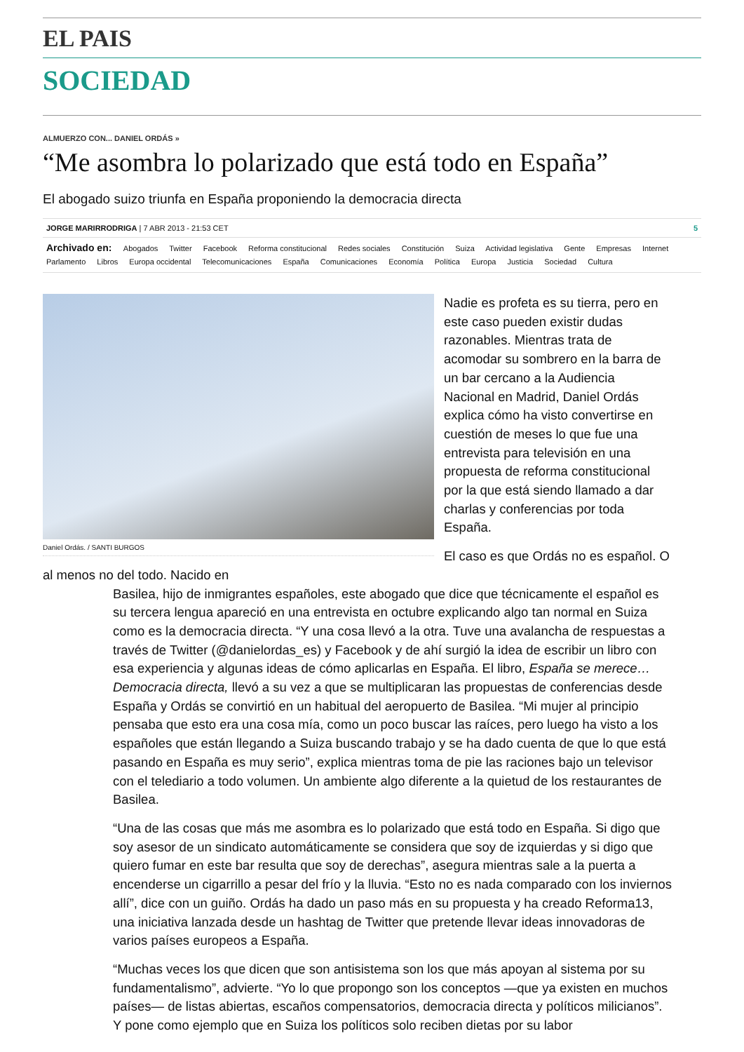EL PAIS
SOCIEDAD
ALMUERZO CON... DANIEL ORDÁS »
“Me asombra lo polarizado que está todo en España”
El abogado suizo triunfa en España proponiendo la democracia directa
JORGE MARIRRODRIGA | 7 ABR 2013 - 21:53 CET 5
Archivado en: Abogados Twitter Facebook Reforma constitucional Redes sociales Constitución Suiza Actividad legislativa Gente Empresas Internet Parlamento Libros Europa occidental Telecomunicaciones España Comunicaciones Economía Política Europa Justicia Sociedad Cultura
Daniel Ordás. / SANTI BURGOS
Nadie es profeta es su tierra, pero en este caso pueden existir dudas razonables. Mientras trata de acomodar su sombrero en la barra de un bar cercano a la Audiencia Nacional en Madrid, Daniel Ordás explica cómo ha visto convertirse en cuestión de meses lo que fue una entrevista para televisión en una propuesta de reforma constitucional por la que está siendo llamado a dar charlas y conferencias por toda España.
El caso es que Ordás no es español. O al menos no del todo. Nacido en
Basilea, hijo de inmigrantes españoles, este abogado que dice que técnicamente el español es su tercera lengua apareció en una entrevista en octubre explicando algo tan normal en Suiza como es la democracia directa. “Y una cosa llevó a la otra. Tuve una avalancha de respuestas a través de Twitter (@danielordas_es) y Facebook y de ahí surgió la idea de escribir un libro con esa experiencia y algunas ideas de cómo aplicarlas en España. El libro, España se merece… Democracia directa, llevó a su vez a que se multiplicaran las propuestas de conferencias desde España y Ordás se convirtió en un habitual del aeropuerto de Basilea. “Mi mujer al principio pensaba que esto era una cosa mía, como un poco buscar las raíces, pero luego ha visto a los españoles que están llegando a Suiza buscando trabajo y se ha dado cuenta de que lo que está pasando en España es muy serio”, explica mientras toma de pie las raciones bajo un televisor con el telediario a todo volumen. Un ambiente algo diferente a la quietud de los restaurantes de Basilea.
“Una de las cosas que más me asombra es lo polarizado que está todo en España. Si digo que soy asesor de un sindicato automáticamente se considera que soy de izquierdas y si digo que quiero fumar en este bar resulta que soy de derechas”, asegura mientras sale a la puerta a encenderse un cigarrillo a pesar del frío y la lluvia. “Esto no es nada comparado con los inviernos allí”, dice con un guiño. Ordás ha dado un paso más en su propuesta y ha creado Reforma13, una iniciativa lanzada desde un hashtag de Twitter que pretende llevar ideas innovadoras de varios países europeos a España.
“Muchas veces los que dicen que son antisistema son los que más apoyan al sistema por su fundamentalismo”, advierte. “Yo lo que propongo son los conceptos —que ya existen en muchos países— de listas abiertas, escaños compensatorios, democracia directa y políticos milicianos”. Y pone como ejemplo que en Suiza los políticos solo reciben dietas por su labor